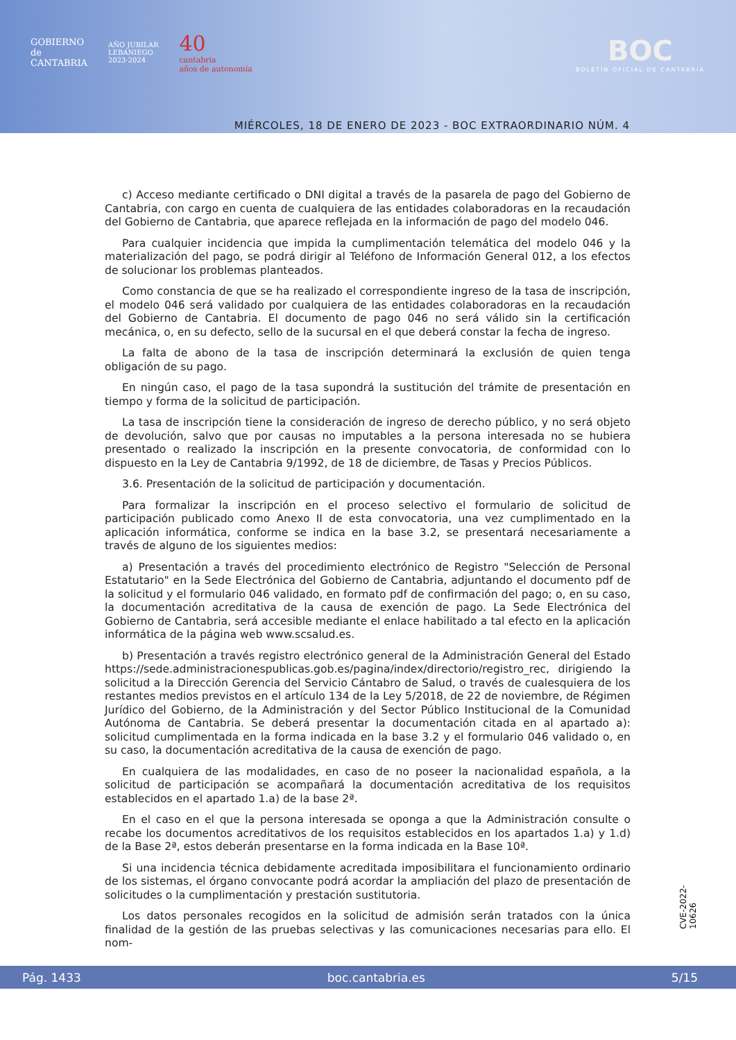GOBIERNO
de
CANTABRIA
AÑO JUBILAR
LEBANIEGO
2023·2024
40
cantabria
años de autonomía
BOC
BOLETÍN OFICIAL DE CANTABRIA
MIÉRCOLES, 18 DE ENERO DE 2023 - BOC EXTRAORDINARIO NÚM. 4
c) Acceso mediante certificado o DNI digital a través de la pasarela de pago del Gobierno de Cantabria, con cargo en cuenta de cualquiera de las entidades colaboradoras en la recaudación del Gobierno de Cantabria, que aparece reflejada en la información de pago del modelo 046.
Para cualquier incidencia que impida la cumplimentación telemática del modelo 046 y la materialización del pago, se podrá dirigir al Teléfono de Información General 012, a los efectos de solucionar los problemas planteados.
Como constancia de que se ha realizado el correspondiente ingreso de la tasa de inscripción, el modelo 046 será validado por cualquiera de las entidades colaboradoras en la recaudación del Gobierno de Cantabria. El documento de pago 046 no será válido sin la certificación mecánica, o, en su defecto, sello de la sucursal en el que deberá constar la fecha de ingreso.
La falta de abono de la tasa de inscripción determinará la exclusión de quien tenga obligación de su pago.
En ningún caso, el pago de la tasa supondrá la sustitución del trámite de presentación en tiempo y forma de la solicitud de participación.
La tasa de inscripción tiene la consideración de ingreso de derecho público, y no será objeto de devolución, salvo que por causas no imputables a la persona interesada no se hubiera presentado o realizado la inscripción en la presente convocatoria, de conformidad con lo dispuesto en la Ley de Cantabria 9/1992, de 18 de diciembre, de Tasas y Precios Públicos.
3.6. Presentación de la solicitud de participación y documentación.
Para formalizar la inscripción en el proceso selectivo el formulario de solicitud de participación publicado como Anexo II de esta convocatoria, una vez cumplimentado en la aplicación informática, conforme se indica en la base 3.2, se presentará necesariamente a través de alguno de los siguientes medios:
a) Presentación a través del procedimiento electrónico de Registro "Selección de Personal Estatutario" en la Sede Electrónica del Gobierno de Cantabria, adjuntando el documento pdf de la solicitud y el formulario 046 validado, en formato pdf de confirmación del pago; o, en su caso, la documentación acreditativa de la causa de exención de pago. La Sede Electrónica del Gobierno de Cantabria, será accesible mediante el enlace habilitado a tal efecto en la aplicación informática de la página web www.scsalud.es.
b) Presentación a través registro electrónico general de la Administración General del Estado https://sede.administracionespublicas.gob.es/pagina/index/directorio/registro_rec, dirigiendo la solicitud a la Dirección Gerencia del Servicio Cántabro de Salud, o través de cualesquiera de los restantes medios previstos en el artículo 134 de la Ley 5/2018, de 22 de noviembre, de Régimen Jurídico del Gobierno, de la Administración y del Sector Público Institucional de la Comunidad Autónoma de Cantabria. Se deberá presentar la documentación citada en al apartado a): solicitud cumplimentada en la forma indicada en la base 3.2 y el formulario 046 validado o, en su caso, la documentación acreditativa de la causa de exención de pago.
En cualquiera de las modalidades, en caso de no poseer la nacionalidad española, a la solicitud de participación se acompañará la documentación acreditativa de los requisitos establecidos en el apartado 1.a) de la base 2ª.
En el caso en el que la persona interesada se oponga a que la Administración consulte o recabe los documentos acreditativos de los requisitos establecidos en los apartados 1.a) y 1.d) de la Base 2ª, estos deberán presentarse en la forma indicada en la Base 10ª.
Si una incidencia técnica debidamente acreditada imposibilitara el funcionamiento ordinario de los sistemas, el órgano convocante podrá acordar la ampliación del plazo de presentación de solicitudes o la cumplimentación y prestación sustitutoria.
Los datos personales recogidos en la solicitud de admisión serán tratados con la única finalidad de la gestión de las pruebas selectivas y las comunicaciones necesarias para ello. El nom-
CVE-2022-10626
Pág. 1433 boc.cantabria.es 5/15